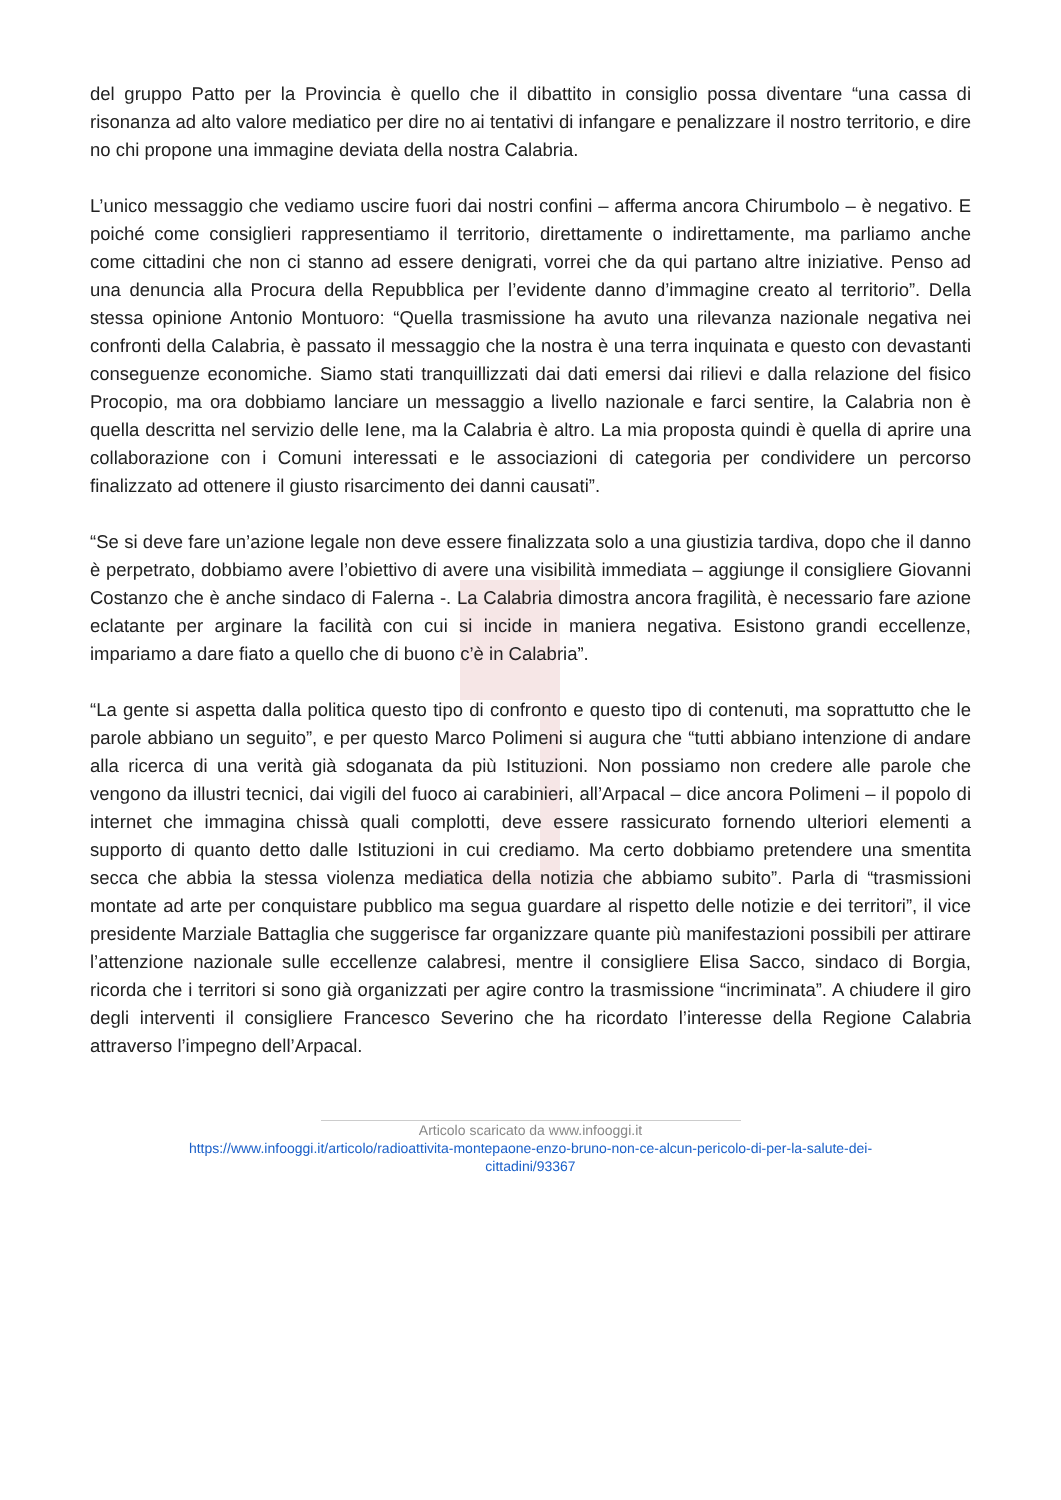del gruppo Patto per la Provincia è quello che il dibattito in consiglio possa diventare “una cassa di risonanza ad alto valore mediatico per dire no ai tentativi di infangare e penalizzare il nostro territorio, e dire no chi propone una immagine deviata della nostra Calabria.
L’unico messaggio che vediamo uscire fuori dai nostri confini – afferma ancora Chirumbolo – è negativo. E poiché come consiglieri rappresentiamo il territorio, direttamente o indirettamente, ma parliamo anche come cittadini che non ci stanno ad essere denigrati, vorrei che da qui partano altre iniziative. Penso ad una denuncia alla Procura della Repubblica per l’evidente danno d’immagine creato al territorio”. Della stessa opinione Antonio Montuoro: “Quella trasmissione ha avuto una rilevanza nazionale negativa nei confronti della Calabria, è passato il messaggio che la nostra è una terra inquinata e questo con devastanti conseguenze economiche. Siamo stati tranquillizzati dai dati emersi dai rilievi e dalla relazione del fisico Procopio, ma ora dobbiamo lanciare un messaggio a livello nazionale e farci sentire, la Calabria non è quella descritta nel servizio delle Iene, ma la Calabria è altro. La mia proposta quindi è quella di aprire una collaborazione con i Comuni interessati e le associazioni di categoria per condividere un percorso finalizzato ad ottenere il giusto risarcimento dei danni causati”.
“Se si deve fare un’azione legale non deve essere finalizzata solo a una giustizia tardiva, dopo che il danno è perpetrato, dobbiamo avere l’obiettivo di avere una visibilità immediata – aggiunge il consigliere Giovanni Costanzo che è anche sindaco di Falerna -. La Calabria dimostra ancora fragilità, è necessario fare azione eclatante per arginare la facilità con cui si incide in maniera negativa. Esistono grandi eccellenze, impariamo a dare fiato a quello che di buono c’è in Calabria”.
“La gente si aspetta dalla politica questo tipo di confronto e questo tipo di contenuti, ma soprattutto che le parole abbiano un seguito”, e per questo Marco Polimeni si augura che “tutti abbiano intenzione di andare alla ricerca di una verità già sdoganata da più Istituzioni. Non possiamo non credere alle parole che vengono da illustri tecnici, dai vigili del fuoco ai carabinieri, all’Arpacal – dice ancora Polimeni – il popolo di internet che immagina chissà quali complotti, deve essere rassicurato fornendo ulteriori elementi a supporto di quanto detto dalle Istituzioni in cui crediamo. Ma certo dobbiamo pretendere una smentita secca che abbia la stessa violenza mediatica della notizia che abbiamo subito”. Parla di “trasmissioni montate ad arte per conquistare pubblico ma segua guardare al rispetto delle notizie e dei territori”, il vice presidente Marziale Battaglia che suggerisce far organizzare quante più manifestazioni possibili per attirare l’attenzione nazionale sulle eccellenze calabresi, mentre il consigliere Elisa Sacco, sindaco di Borgia, ricorda che i territori si sono già organizzati per agire contro la trasmissione “incriminata”. A chiudere il giro degli interventi il consigliere Francesco Severino che ha ricordato l’interesse della Regione Calabria attraverso l’impegno dell’Arpacal.
Articolo scaricato da www.infooggi.it
https://www.infooggi.it/articolo/radioattivita-montepaone-enzo-bruno-non-ce-alcun-pericolo-di-per-la-salute-dei-
cittadini/93367